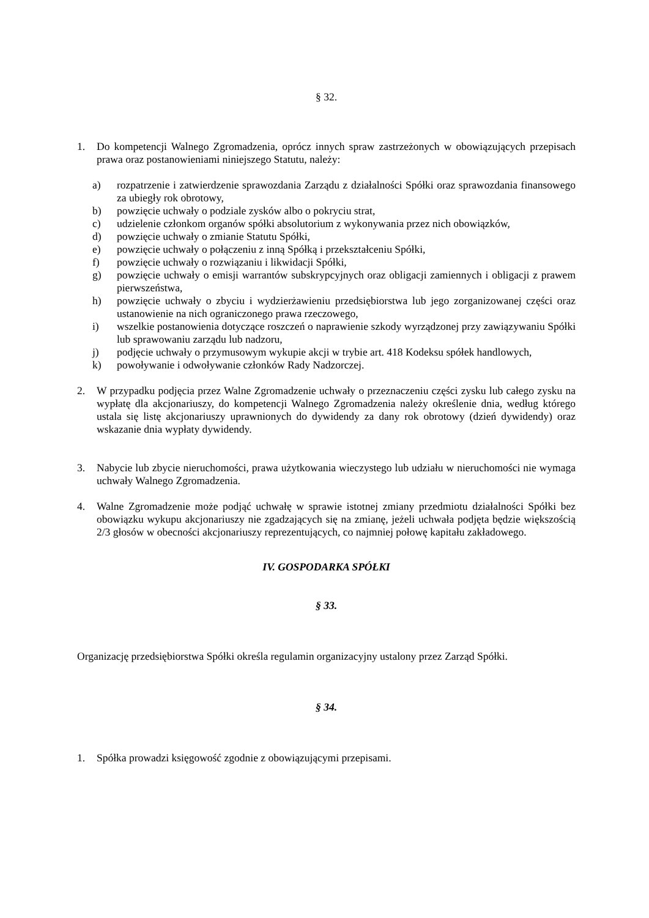§ 32.
1. Do kompetencji Walnego Zgromadzenia, oprócz innych spraw zastrzeżonych w obowiązujących przepisach prawa oraz postanowieniami niniejszego Statutu, należy:
a) rozpatrzenie i zatwierdzenie sprawozdania Zarządu z działalności Spółki oraz sprawozdania finansowego za ubiegły rok obrotowy,
b) powzięcie uchwały o podziale zysków albo o pokryciu strat,
c) udzielenie członkom organów spółki absolutorium z wykonywania przez nich obowiązków,
d) powzięcie uchwały o zmianie Statutu Spółki,
e) powzięcie uchwały o połączeniu z inną Spółką i przekształceniu Spółki,
f) powzięcie uchwały o rozwiązaniu i likwidacji Spółki,
g) powzięcie uchwały o emisji warrantów subskrypcyjnych oraz obligacji zamiennych i obligacji z prawem pierwszeństwa,
h) powzięcie uchwały o zbyciu i wydzierżawieniu przedsiębiorstwa lub jego zorganizowanej części oraz ustanowienie na nich ograniczonego prawa rzeczowego,
i) wszelkie postanowienia dotyczące roszczeń o naprawienie szkody wyrządzonej przy zawiązywaniu Spółki lub sprawowaniu zarządu lub nadzoru,
j) podjęcie uchwały o przymusowym wykupie akcji w trybie art. 418 Kodeksu spółek handlowych,
k) powoływanie i odwoływanie członków Rady Nadzorczej.
2. W przypadku podjęcia przez Walne Zgromadzenie uchwały o przeznaczeniu części zysku lub całego zysku na wypłatę dla akcjonariuszy, do kompetencji Walnego Zgromadzenia należy określenie dnia, według którego ustala się listę akcjonariuszy uprawnionych do dywidendy za dany rok obrotowy (dzień dywidendy) oraz wskazanie dnia wypłaty dywidendy.
3. Nabycie lub zbycie nieruchomości, prawa użytkowania wieczystego lub udziału w nieruchomości nie wymaga uchwały Walnego Zgromadzenia.
4. Walne Zgromadzenie może podjąć uchwałę w sprawie istotnej zmiany przedmiotu działalności Spółki bez obowiązku wykupu akcjonariuszy nie zgadzających się na zmianę, jeżeli uchwała podjęta będzie większością 2/3 głosów w obecności akcjonariuszy reprezentujących, co najmniej połowę kapitału zakładowego.
IV. GOSPODARKA SPÓŁKI
§ 33.
Organizację przedsiębiorstwa Spółki określa regulamin organizacyjny ustalony przez Zarząd Spółki.
§ 34.
1. Spółka prowadzi księgowość zgodnie z obowiązującymi przepisami.